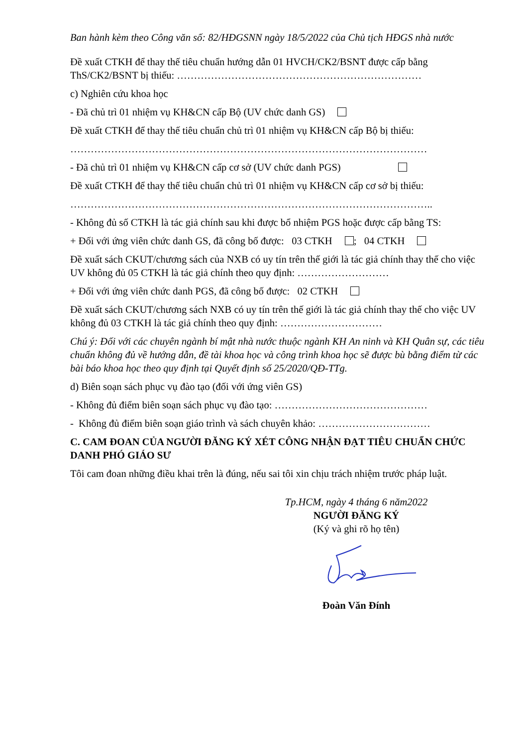Ban hành kèm theo Công văn số: 82/HĐGSNN ngày 18/5/2022 của Chủ tịch HĐGS nhà nước
Đề xuất CTKH để thay thế tiêu chuẩn hướng dẫn 01 HVCH/CK2/BSNT được cấp bằng ThS/CK2/BSNT bị thiếu: ………………………………………………………………
c) Nghiên cứu khoa học
- Đã chủ trì 01 nhiệm vụ KH&CN cấp Bộ (UV chức danh GS)
Đề xuất CTKH để thay thế tiêu chuẩn chủ trì 01 nhiệm vụ KH&CN cấp Bộ bị thiếu:
……………………………………………………………………………………………
- Đã chủ trì 01 nhiệm vụ KH&CN cấp cơ sở (UV chức danh PGS)
Đề xuất CTKH để thay thế tiêu chuẩn chủ trì 01 nhiệm vụ KH&CN cấp cơ sở bị thiếu:
……………………………………………………………………………………………..
- Không đủ số CTKH là tác giả chính sau khi được bổ nhiệm PGS hoặc được cấp bằng TS:
+ Đối với ứng viên chức danh GS, đã công bố được: 03 CTKH ; 04 CTKH
Đề xuất sách CKUT/chương sách của NXB có uy tín trên thế giới là tác giả chính thay thế cho việc UV không đủ 05 CTKH là tác giả chính theo quy định: ………………………
+ Đối với ứng viên chức danh PGS, đã công bố được: 02 CTKH
Đề xuất sách CKUT/chương sách NXB có uy tín trên thế giới là tác giả chính thay thế cho việc UV không đủ 03 CTKH là tác giả chính theo quy định: …………………………
Chú ý: Đối với các chuyên ngành bí mật nhà nước thuộc ngành KH An ninh và KH Quân sự, các tiêu chuẩn không đủ về hướng dẫn, đề tài khoa học và công trình khoa học sẽ được bù bằng điểm từ các bài báo khoa học theo quy định tại Quyết định số 25/2020/QĐ-TTg.
d) Biên soạn sách phục vụ đào tạo (đối với ứng viên GS)
- Không đủ điểm biên soạn sách phục vụ đào tạo: ………………………………………
- Không đủ điểm biên soạn giáo trình và sách chuyên khảo: ……………………………
C. CAM ĐOAN CỦA NGƯỜI ĐĂNG KÝ XÉT CÔNG NHẬN ĐẠT TIÊU CHUẨN CHỨC DANH PHÓ GIÁO SƯ
Tôi cam đoan những điều khai trên là đúng, nếu sai tôi xin chịu trách nhiệm trước pháp luật.
Tp.HCM, ngày 4 tháng 6 năm2022
NGƯỜI ĐĂNG KÝ
(Ký và ghi rõ họ tên)
Đoàn Văn Đính